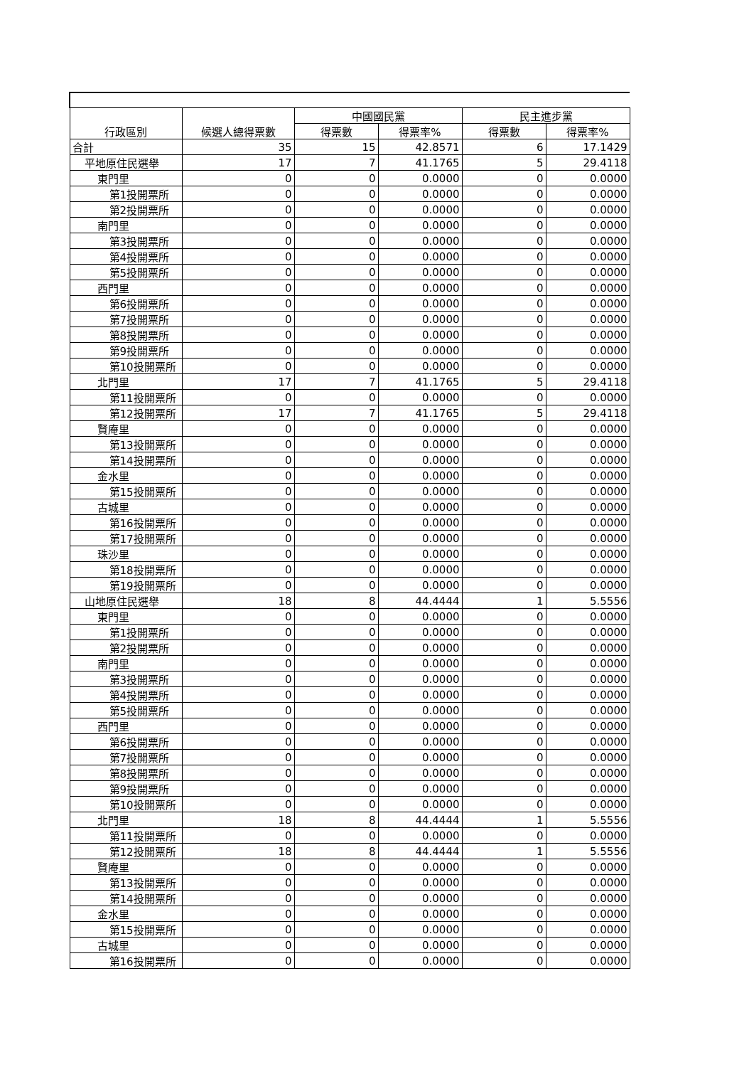| 行政區別 | 候選人總得票數 | 中國國民黨 | | 民主進步黨 | |
| --- | --- | --- | --- | --- | --- |
| | | 得票數 | 得票率% | 得票數 | 得票率% |
| 合計 | 35 | 15 | 42.8571 | 6 | 17.1429 |
| 平地原住民選舉 | 17 | 7 | 41.1765 | 5 | 29.4118 |
| 東門里 | 0 | 0 | 0.0000 | 0 | 0.0000 |
| 第1投開票所 | 0 | 0 | 0.0000 | 0 | 0.0000 |
| 第2投開票所 | 0 | 0 | 0.0000 | 0 | 0.0000 |
| 南門里 | 0 | 0 | 0.0000 | 0 | 0.0000 |
| 第3投開票所 | 0 | 0 | 0.0000 | 0 | 0.0000 |
| 第4投開票所 | 0 | 0 | 0.0000 | 0 | 0.0000 |
| 第5投開票所 | 0 | 0 | 0.0000 | 0 | 0.0000 |
| 西門里 | 0 | 0 | 0.0000 | 0 | 0.0000 |
| 第6投開票所 | 0 | 0 | 0.0000 | 0 | 0.0000 |
| 第7投開票所 | 0 | 0 | 0.0000 | 0 | 0.0000 |
| 第8投開票所 | 0 | 0 | 0.0000 | 0 | 0.0000 |
| 第9投開票所 | 0 | 0 | 0.0000 | 0 | 0.0000 |
| 第10投開票所 | 0 | 0 | 0.0000 | 0 | 0.0000 |
| 北門里 | 17 | 7 | 41.1765 | 5 | 29.4118 |
| 第11投開票所 | 0 | 0 | 0.0000 | 0 | 0.0000 |
| 第12投開票所 | 17 | 7 | 41.1765 | 5 | 29.4118 |
| 賢庵里 | 0 | 0 | 0.0000 | 0 | 0.0000 |
| 第13投開票所 | 0 | 0 | 0.0000 | 0 | 0.0000 |
| 第14投開票所 | 0 | 0 | 0.0000 | 0 | 0.0000 |
| 金水里 | 0 | 0 | 0.0000 | 0 | 0.0000 |
| 第15投開票所 | 0 | 0 | 0.0000 | 0 | 0.0000 |
| 古城里 | 0 | 0 | 0.0000 | 0 | 0.0000 |
| 第16投開票所 | 0 | 0 | 0.0000 | 0 | 0.0000 |
| 第17投開票所 | 0 | 0 | 0.0000 | 0 | 0.0000 |
| 珠沙里 | 0 | 0 | 0.0000 | 0 | 0.0000 |
| 第18投開票所 | 0 | 0 | 0.0000 | 0 | 0.0000 |
| 第19投開票所 | 0 | 0 | 0.0000 | 0 | 0.0000 |
| 山地原住民選舉 | 18 | 8 | 44.4444 | 1 | 5.5556 |
| 東門里 | 0 | 0 | 0.0000 | 0 | 0.0000 |
| 第1投開票所 | 0 | 0 | 0.0000 | 0 | 0.0000 |
| 第2投開票所 | 0 | 0 | 0.0000 | 0 | 0.0000 |
| 南門里 | 0 | 0 | 0.0000 | 0 | 0.0000 |
| 第3投開票所 | 0 | 0 | 0.0000 | 0 | 0.0000 |
| 第4投開票所 | 0 | 0 | 0.0000 | 0 | 0.0000 |
| 第5投開票所 | 0 | 0 | 0.0000 | 0 | 0.0000 |
| 西門里 | 0 | 0 | 0.0000 | 0 | 0.0000 |
| 第6投開票所 | 0 | 0 | 0.0000 | 0 | 0.0000 |
| 第7投開票所 | 0 | 0 | 0.0000 | 0 | 0.0000 |
| 第8投開票所 | 0 | 0 | 0.0000 | 0 | 0.0000 |
| 第9投開票所 | 0 | 0 | 0.0000 | 0 | 0.0000 |
| 第10投開票所 | 0 | 0 | 0.0000 | 0 | 0.0000 |
| 北門里 | 18 | 8 | 44.4444 | 1 | 5.5556 |
| 第11投開票所 | 0 | 0 | 0.0000 | 0 | 0.0000 |
| 第12投開票所 | 18 | 8 | 44.4444 | 1 | 5.5556 |
| 賢庵里 | 0 | 0 | 0.0000 | 0 | 0.0000 |
| 第13投開票所 | 0 | 0 | 0.0000 | 0 | 0.0000 |
| 第14投開票所 | 0 | 0 | 0.0000 | 0 | 0.0000 |
| 金水里 | 0 | 0 | 0.0000 | 0 | 0.0000 |
| 第15投開票所 | 0 | 0 | 0.0000 | 0 | 0.0000 |
| 古城里 | 0 | 0 | 0.0000 | 0 | 0.0000 |
| 第16投開票所 | 0 | 0 | 0.0000 | 0 | 0.0000 |